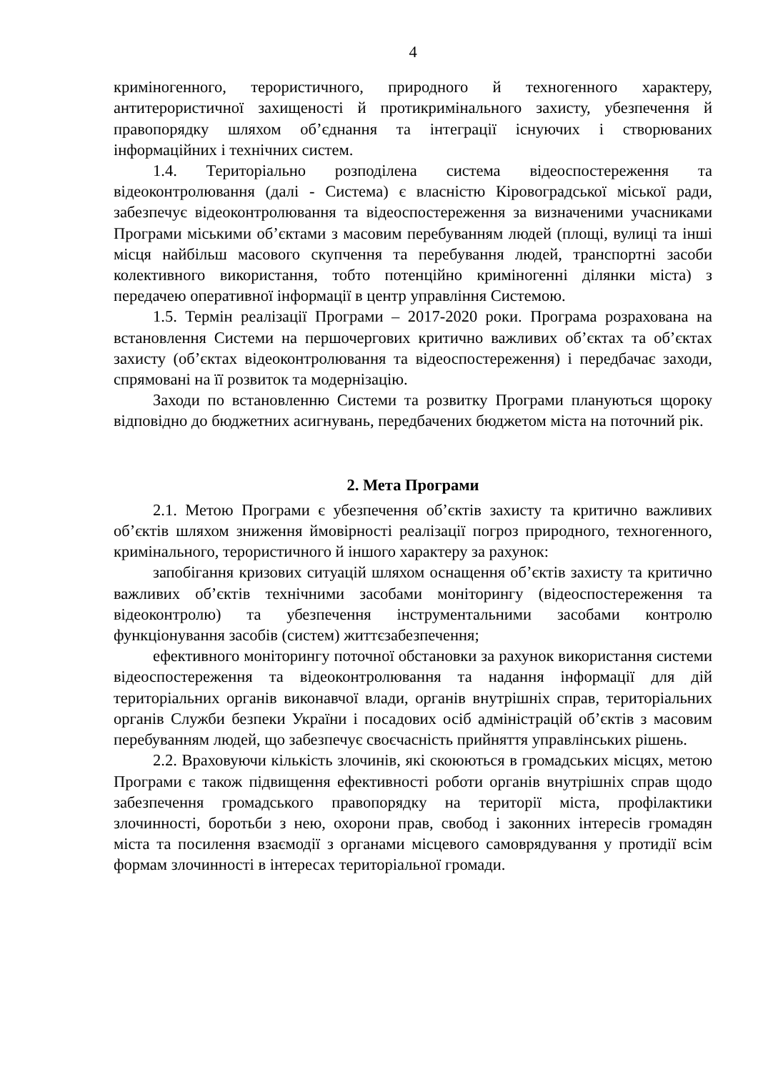4
криміногенного, терористичного, природного й техногенного характеру, антитерористичної захищеності й протикримінального захисту, убезпечення й правопорядку шляхом об’єднання та інтеграції існуючих і створюваних інформаційних і технічних систем.
1.4. Територіально розподілена система відеоспостереження та відеоконтролювання (далі - Система) є власністю Кіровоградської міської ради, забезпечує відеоконтролювання та відеоспостереження за визначеними учасниками Програми міськими об’єктами з масовим перебуванням людей (площі, вулиці та інші місця найбільш масового скупчення та перебування людей, транспортні засоби колективного використання, тобто потенційно криміногенні ділянки міста) з передачею оперативної інформації в центр управління Системою.
1.5. Термін реалізації Програми – 2017-2020 роки. Програма розрахована на встановлення Системи на першочергових критично важливих об’єктах та об’єктах захисту (об’єктах відеоконтролювання та відеоспостереження) і передбачає заходи, спрямовані на її розвиток та модернізацію.
Заходи по встановленню Системи та розвитку Програми плануються щороку відповідно до бюджетних асигнувань, передбачених бюджетом міста на поточний рік.
2. Мета Програми
2.1. Метою Програми є убезпечення об’єктів захисту та критично важливих об’єктів шляхом зниження ймовірності реалізації погроз природного, техногенного, кримінального, терористичного й іншого характеру за рахунок:
запобігання кризових ситуацій шляхом оснащення об’єктів захисту та критично важливих об’єктів технічними засобами моніторингу (відеоспостереження та відеоконтролю) та убезпечення інструментальними засобами контролю функціонування засобів (систем) життєзабезпечення;
ефективного моніторингу поточної обстановки за рахунок використання системи відеоспостереження та відеоконтролювання та надання інформації для дій територіальних органів виконавчої влади, органів внутрішніх справ, територіальних органів Служби безпеки України і посадових осіб адміністрацій об’єктів з масовим перебуванням людей, що забезпечує своєчасність прийняття управлінських рішень.
2.2. Враховуючи кількість злочинів, які скоюються в громадських місцях, метою Програми є також підвищення ефективності роботи органів внутрішніх справ щодо забезпечення громадського правопорядку на території міста, профілактики злочинності, боротьби з нею, охорони прав, свобод і законних інтересів громадян міста та посилення взаємодії з органами місцевого самоврядування у протидії всім формам злочинності в інтересах територіальної громади.